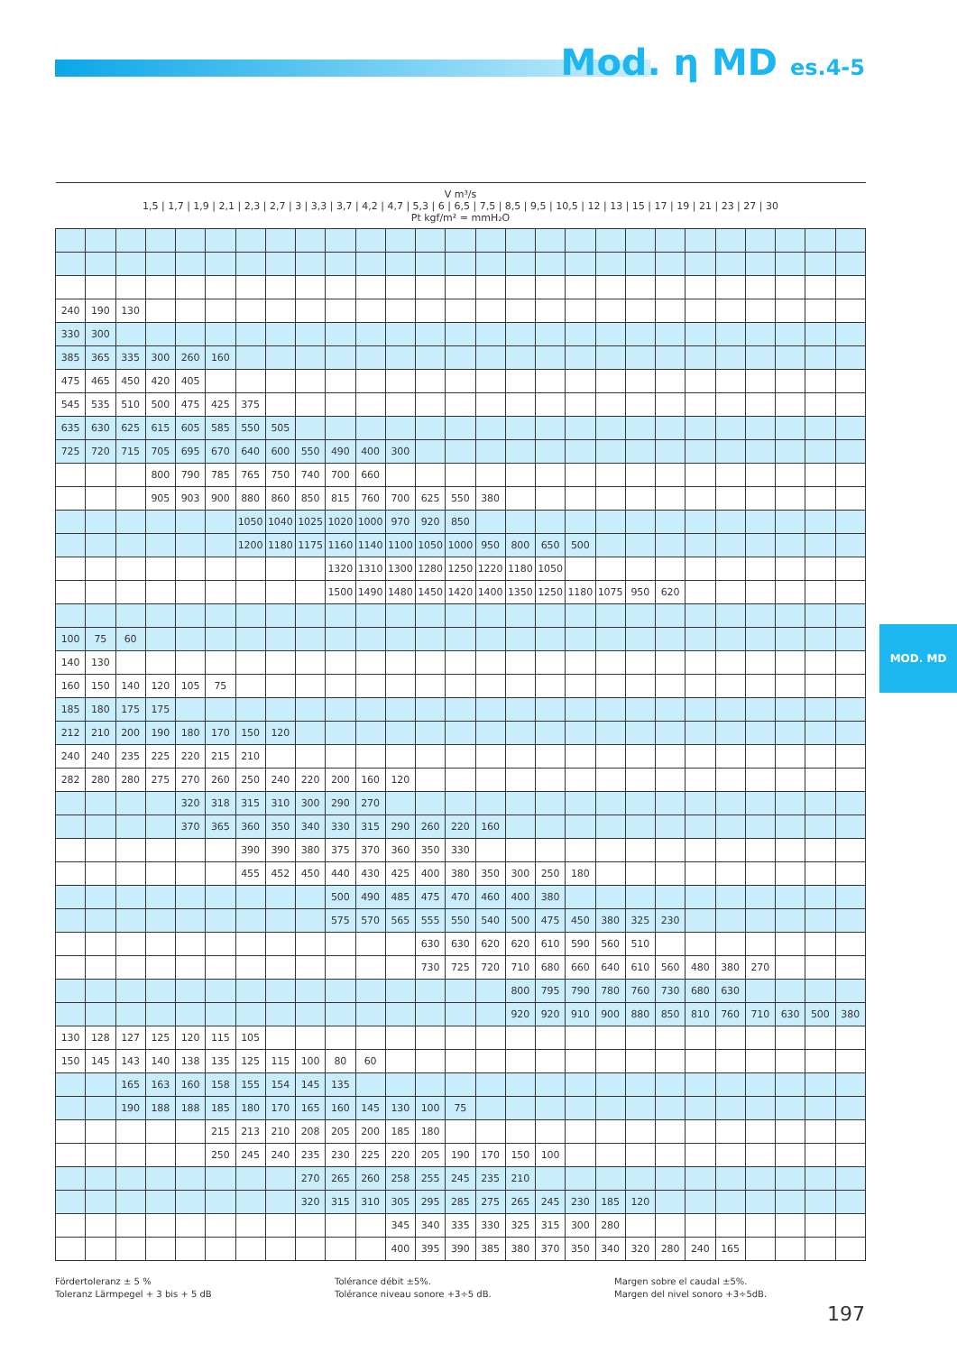Mod. η MD es.4-5
MOD. MD
| V m³/s 1,5 / 1,7 / 1,9 / 2,1 / 2,3 / 2,7 / 3 / 3,3 / 3,7 / 4,2 / 4,7 / 5,3 / 6 / 6,5 / 7,5 / 8,5 / 9,5 / 10,5 / 12 / 13 / 15 / 17 / 19 / 21 / 23 / 27 / 30 Pt kgf/m² = mmH₂O | | | | | | | | | | | | | | | | | | | | | | | | | | |
| --- | --- | --- | --- | --- | --- | --- | --- | --- | --- | --- | --- | --- | --- | --- | --- | --- | --- | --- | --- | --- | --- | --- | --- | --- | --- | --- |
| 240 | 190 | 130 | | | | | | | | | | | | | | | | | | | | | | | | |
| 330 | 300 | | | | | | | | | | | | | | | | | | | | | | | | | |
| 385 | 365 | 335 | 300 | 260 | 160 | | | | | | | | | | | | | | | | | | | | | |
| 475 | 465 | 450 | 420 | 405 | | | | | | | | | | | | | | | | | | | | | | |
| 545 | 535 | 510 | 500 | 475 | 425 | 375 | | | | | | | | | | | | | | | | | | | | |
| 635 | 630 | 625 | 615 | 605 | 585 | 550 | 505 | | | | | | | | | | | | | | | | | | | |
| 725 | 720 | 715 | 705 | 695 | 670 | 640 | 600 | 550 | 490 | 400 | 300 | | | | | | | | | | | | | | | |
| | | | 800 | 790 | 785 | 765 | 750 | 740 | 700 | 660 | | | | | | | | | | | | | | | | |
| | | | 905 | 903 | 900 | 880 | 860 | 850 | 815 | 760 | 700 | 625 | 550 | 380 | | | | | | | | | | | | |
| | | | | | | 1050 | 1040 | 1025 | 1020 | 1000 | 970 | 920 | 850 | | | | | | | | | | | | | |
| | | | | | | 1200 | 1180 | 1175 | 1160 | 1140 | 1100 | 1050 | 1000 | 950 | 800 | 650 | 500 | | | | | | | | | |
| | | | | | | | | | 1320 | 1310 | 1300 | 1280 | 1250 | 1220 | 1180 | 1050 | | | | | | | | | | |
| | | | | | | | | | 1500 | 1490 | 1480 | 1450 | 1420 | 1400 | 1350 | 1250 | 1180 | 1075 | 950 | 620 | | | | | | |
| 100 | 75 | 60 | | | | | | | | | | | | | | | | | | | | | | | | |
| 140 | 130 | | | | | | | | | | | | | | | | | | | | | | | | | |
| 160 | 150 | 140 | 120 | 105 | 75 | | | | | | | | | | | | | | | | | | | | | |
| 185 | 180 | 175 | 175 | | | | | | | | | | | | | | | | | | | | | | | |
| 212 | 210 | 200 | 190 | 180 | 170 | 150 | 120 | | | | | | | | | | | | | | | | | | | |
| 240 | 240 | 235 | 225 | 220 | 215 | 210 | | | | | | | | | | | | | | | | | | | | |
| 282 | 280 | 280 | 275 | 270 | 260 | 250 | 240 | 220 | 200 | 160 | 120 | | | | | | | | | | | | | | | |
| | | | | 320 | 318 | 315 | 310 | 300 | 290 | 270 | | | | | | | | | | | | | | | | |
| | | | | 370 | 365 | 360 | 350 | 340 | 330 | 315 | 290 | 260 | 220 | 160 | | | | | | | | | | | | |
| | | | | | | 390 | 390 | 380 | 375 | 370 | 360 | 350 | 330 | | | | | | | | | | | | | |
| | | | | | | 455 | 452 | 450 | 440 | 430 | 425 | 400 | 380 | 350 | 300 | 250 | 180 | | | | | | | | | |
| | | | | | | | | | 500 | 490 | 485 | 475 | 470 | 460 | 400 | 380 | | | | | | | | | | |
| | | | | | | | | | 575 | 570 | 565 | 555 | 550 | 540 | 500 | 475 | 450 | 380 | 325 | 230 | | | | | | |
| | | | | | | | | | | | | 630 | 630 | 620 | 620 | 610 | 590 | 560 | 510 | | | | | | | |
| | | | | | | | | | | | | 730 | 725 | 720 | 710 | 680 | 660 | 640 | 610 | 560 | 480 | 380 | 270 | | | |
| | | | | | | | | | | | | | | | 800 | 795 | 790 | 780 | 760 | 730 | 680 | 630 | | | | |
| | | | | | | | | | | | | | | | 920 | 920 | 910 | 900 | 880 | 850 | 810 | 760 | 710 | 630 | 500 | 380 |
| 130 | 128 | 127 | 125 | 120 | 115 | 105 | | | | | | | | | | | | | | | | | | | | |
| 150 | 145 | 143 | 140 | 138 | 135 | 125 | 115 | 100 | 80 | 60 | | | | | | | | | | | | | | | | |
| | | 165 | 163 | 160 | 158 | 155 | 154 | 145 | 135 | | | | | | | | | | | | | | | | | |
| | | 190 | 188 | 188 | 185 | 180 | 170 | 165 | 160 | 145 | 130 | 100 | 75 | | | | | | | | | | | | | |
| | | | | | 215 | 213 | 210 | 208 | 205 | 200 | 185 | 180 | | | | | | | | | | | | | | |
| | | | | | 250 | 245 | 240 | 235 | 230 | 225 | 220 | 205 | 190 | 170 | 150 | 100 | | | | | | | | | | |
| | | | | | | | | 270 | 265 | 260 | 258 | 255 | 245 | 235 | 210 | | | | | | | | | | | |
| | | | | | | | | 320 | 315 | 310 | 305 | 295 | 285 | 275 | 265 | 245 | 230 | 185 | 120 | | | | | | | |
| | | | | | | | | | | | 345 | 340 | 335 | 330 | 325 | 315 | 300 | 280 | | | | | | | | |
| | | | | | | | | | | | 400 | 395 | 390 | 385 | 380 | 370 | 350 | 340 | 320 | 280 | 240 | 165 | | | | |
Fördertoleranz ± 5 %
Toleranz Lärmpegel + 3 bis + 5 dB
Tolérance débit ±5%.
Tolérance niveau sonore +3÷5 dB.
Margen sobre el caudal ±5%.
Margen del nivel sonoro +3÷5dB.
197